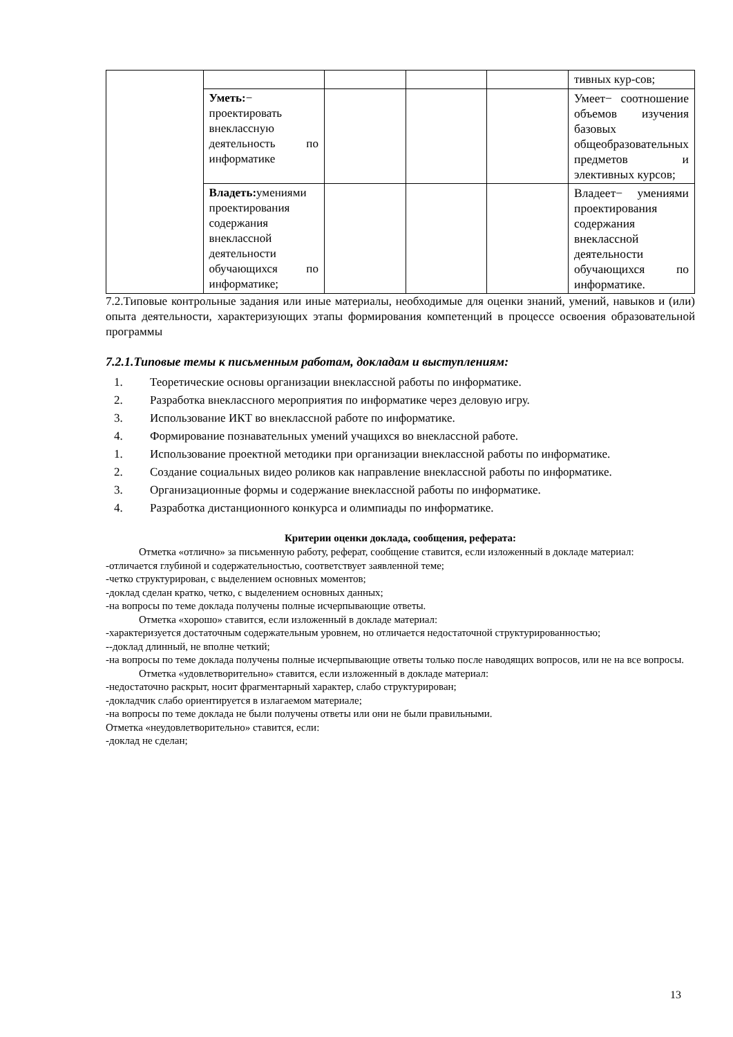| | | | | | тивных кур-сов; |
| | Уметь: − проектировать внеклассную деятельность по информатике | | | | Умеет− соотношение объемов изучения базовых общеобразовательных предметов и элективных курсов; |
| | Владеть: умениями проектирования содержания внеклассной деятельности обучающихся по информатике; | | | | Владеет− умениями проектирования содержания внеклассной деятельности обучающихся по информатике. |
7.2.Типовые контрольные задания или иные материалы, необходимые для оценки знаний, умений, навыков и (или) опыта деятельности, характеризующих этапы формирования компетенций в процессе освоения образовательной программы
7.2.1.Типовые темы к письменным работам, докладам и выступлениям:
1. Теоретические основы организации внеклассной работы по информатике.
2. Разработка внеклассного мероприятия по информатике через деловую игру.
3. Использование ИКТ во внеклассной работе по информатике.
4. Формирование познавательных умений учащихся во внеклассной работе.
1. Использование проектной методики при организации внеклассной работы по информатике.
2. Создание социальных видео роликов как направление внеклассной работы по информатике.
3. Организационные формы и содержание внеклассной работы по информатике.
4. Разработка дистанционного конкурса и олимпиады по информатике.
Критерии оценки доклада, сообщения, реферата:
Отметка «отлично» за письменную работу, реферат, сообщение ставится, если изложенный в докладе материал:
-отличается глубиной и содержательностью, соответствует заявленной теме;
-четко структурирован, с выделением основных моментов;
-доклад сделан кратко, четко, с выделением основных данных;
-на вопросы по теме доклада получены полные исчерпывающие ответы.
Отметка «хорошо» ставится, если изложенный в докладе материал:
-характеризуется достаточным содержательным уровнем, но отличается недостаточной структурированностью;
--доклад длинный, не вполне четкий;
-на вопросы по теме доклада получены полные исчерпывающие ответы только после наводящих вопросов, или не на все вопросы.
Отметка «удовлетворительно» ставится, если изложенный в докладе материал:
-недостаточно раскрыт, носит фрагментарный характер, слабо структурирован;
-докладчик слабо ориентируется в излагаемом материале;
-на вопросы по теме доклада не были получены ответы или они не были правильными.
Отметка «неудовлетворительно» ставится, если:
-доклад не сделан;
13